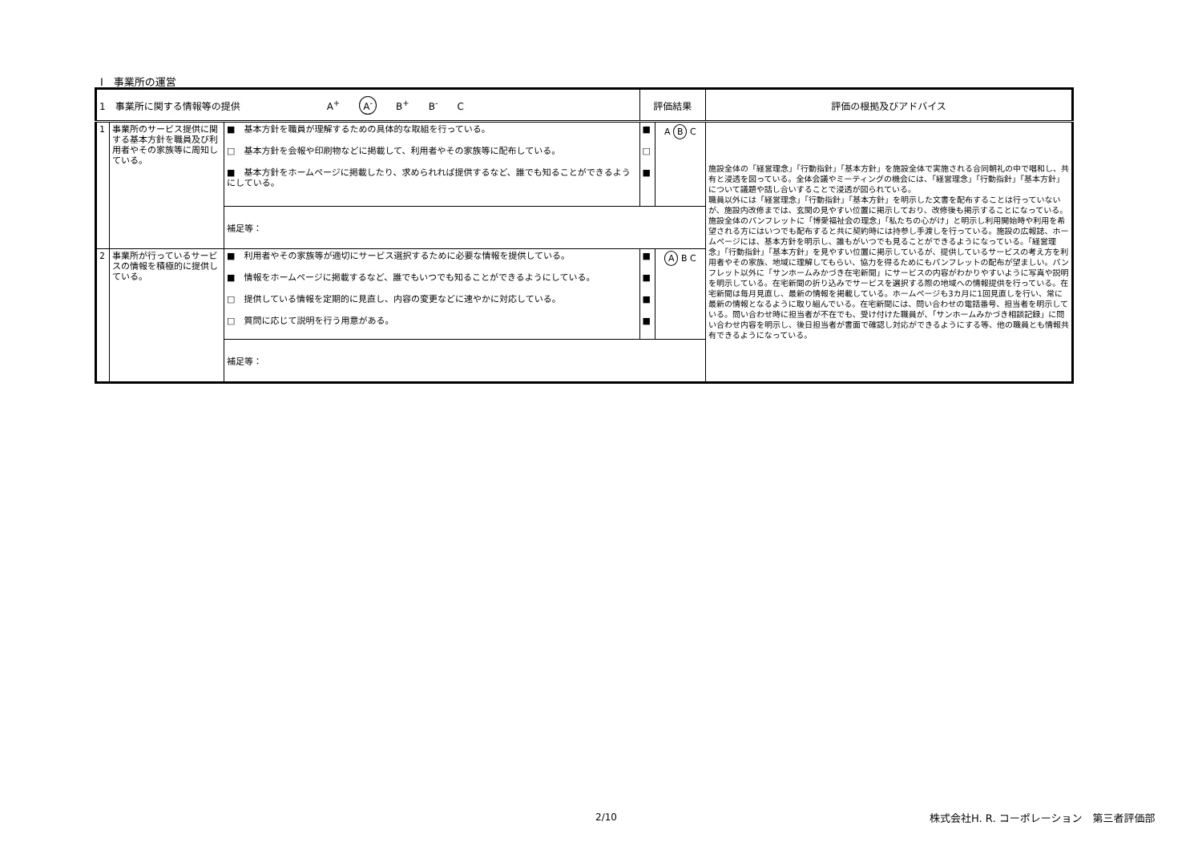Ⅰ　事業所の運営
| 1 事業所に関する情報等の提供 A<sup>+</sup> A<sup>-</sup> B<sup>+</sup> B<sup>-</sup> C | | | 評価結果 | | 評価の根拠及びアドバイス |
| 1 | 事業所のサービス提供に関する基本方針を職員及び利用者やその家族等に周知している。 | ■ 基本方針を職員が理解するための具体的な取組を行っている。 □ 基本方針を会報や印刷物などに掲載して、利用者やその家族等に配布している。 ■ 基本方針をホームページに掲載したり、求められれば提供するなど、誰でも知ることができるようにしている。 | ■ □ ■ | A B C | 施設全体の「経営理念」「行動指針」「基本方針」を施設全体で実施される合同朝礼の中で唱和し、共有と浸透を図っている。全体会議やミーティングの機会には、「経営理念」「行動指針」「基本方針」について議題や話し合いすることで浸透が図られている。 職員以外には「経営理念」「行動指針」「基本方針」を明示した文書を配布することは行っていないが、施設内改修までは、玄関の見やすい位置に掲示しており、改修後も掲示することになっている。 施設全体のパンフレットに「博愛福祉会の理念」「私たちの心がけ」と明示し利用開始時や利用を希望される方にはいつでも配布すると共に契約時には持参し手渡しを行っている。施設の広報誌、ホームページには、基本方針を明示し、誰もがいつでも見ることができるようになっている。「経営理念」「行動指針」「基本方針」を見やすい位置に掲示しているが、提供しているサービスの考え方を利用者やその家族、地域に理解してもらい、協力を得るためにもパンフレットの配布が望ましい。パンフレット以外に「サンホームみかづき在宅新聞」にサービスの内容がわかりやすいように写真や説明を明示している。在宅新聞の折り込みでサービスを選択する際の地域への情報提供を行っている。在宅新聞は毎月見直し、最新の情報を掲載している。ホームページも3カ月に1回見直しを行い、常に最新の情報となるように取り組んでいる。在宅新聞には、問い合わせの電話番号、担当者を明示している。問い合わせ時に担当者が不在でも、受け付けた職員が、「サンホームみかづき相談記録」に問い合わせ内容を明示し、後日担当者が書面で確認し対応ができるようにする等、他の職員とも情報共有できるようになっている。 |
| | | 補足等： | | | |
| 2 | 事業所が行っているサービスの情報を積極的に提供している。 | ■ 利用者やその家族等が適切にサービス選択するために必要な情報を提供している。 ■ 情報をホームページに掲載するなど、誰でもいつでも知ることができるようにしている。 □ 提供している情報を定期的に見直し、内容の変更などに速やかに対応している。 □ 質問に応じて説明を行う用意がある。 | ■ ■ ■ ■ | A B C | |
| | | 補足等： | | | |
2/10
株式会社H. R. コーポレーション　第三者評価部